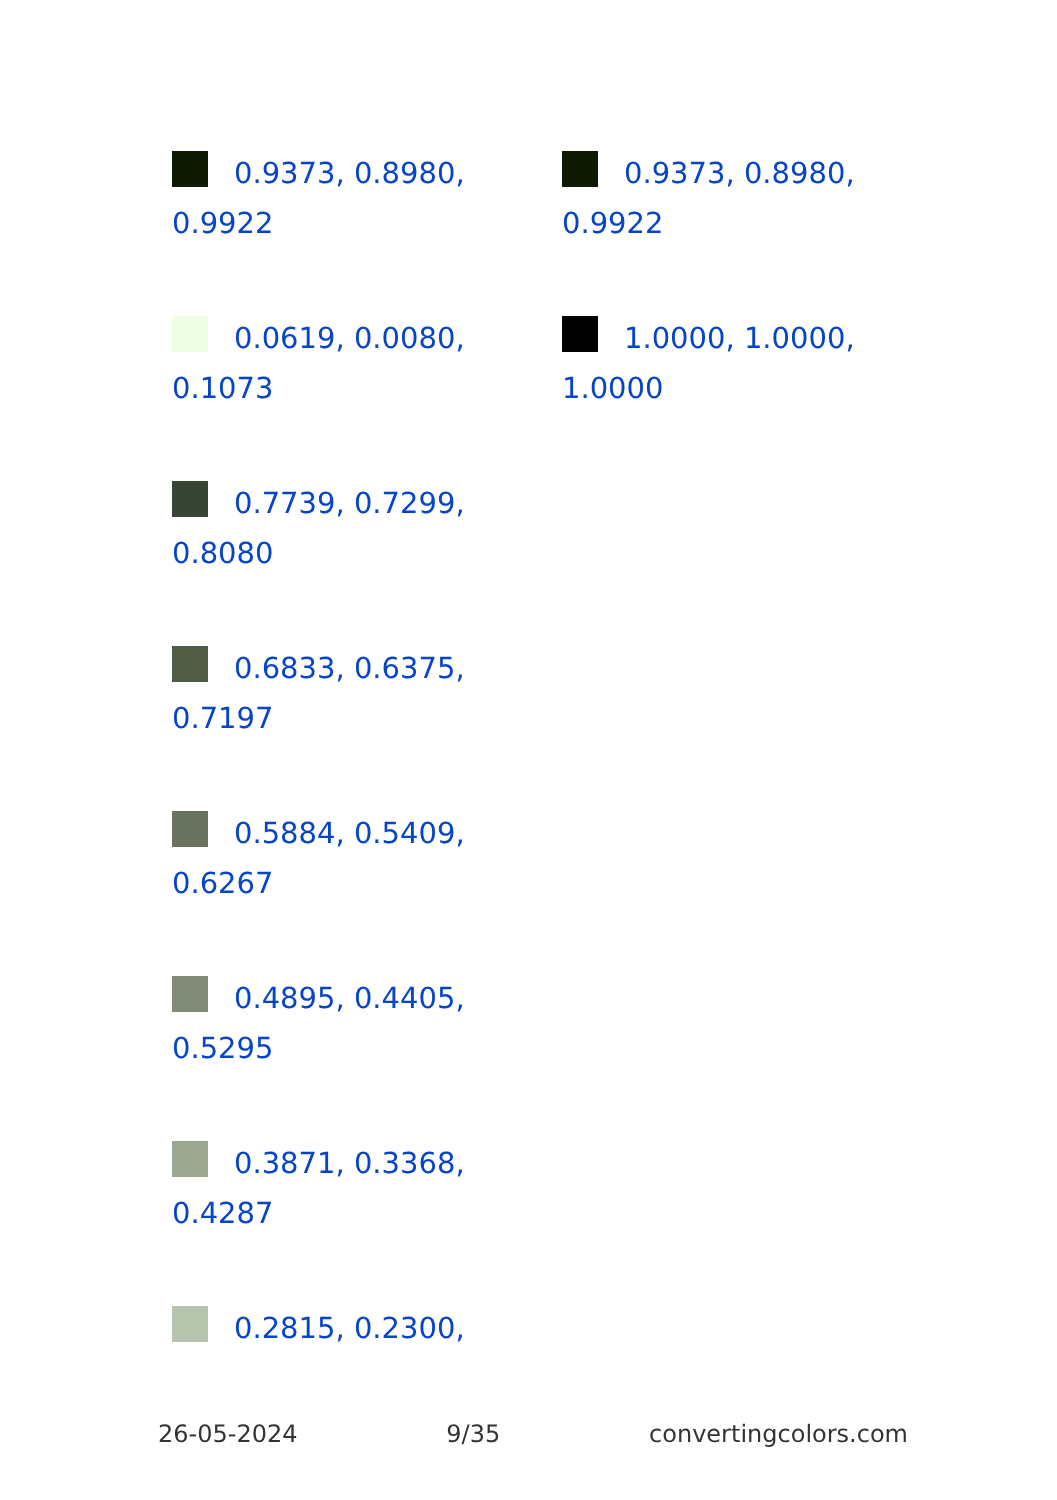0.9373, 0.8980, 0.9922
0.0619, 0.0080, 0.1073
0.7739, 0.7299, 0.8080
0.6833, 0.6375, 0.7197
0.5884, 0.5409, 0.6267
0.4895, 0.4405, 0.5295
0.3871, 0.3368, 0.4287
0.2815, 0.2300,
0.9373, 0.8980, 0.9922
1.0000, 1.0000, 1.0000
26-05-2024 9/35 convertingcolors.com